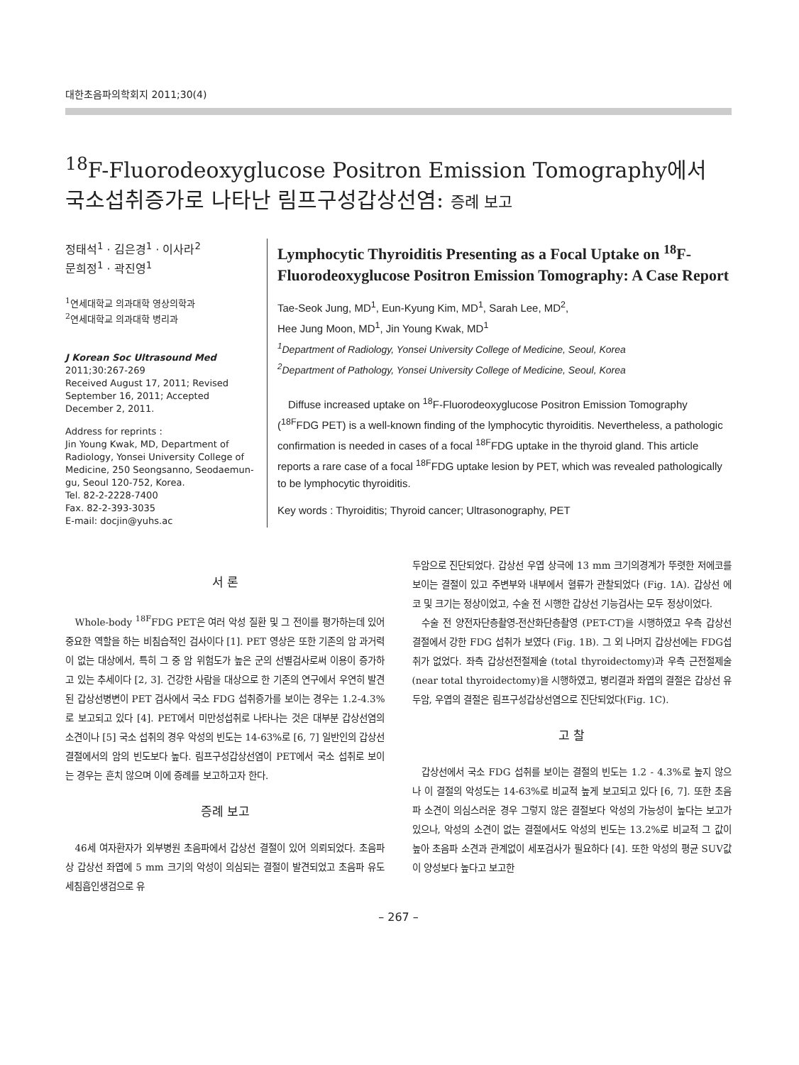대한초음파의학회지 2011;30(4)
<sup>18</sup>F-Fluorodeoxyglucose Positron Emission Tomography에서
국소섭취증가로 나타난 림프구성갑상선염: 증례 보고
정태석<sup>1</sup> · 김은경<sup>1</sup> · 이사라<sup>2</sup>
문희정<sup>1</sup> · 곽진영<sup>1</sup>
<sup>1</sup> 연세대학교 의과대학 영상의학과
<sup>2</sup> 연세대학교 의과대학 병리과
J Korean Soc Ultrasound Med
2011;30:267-269
Received August 17, 2011; Revised September 16, 2011; Accepted December 2, 2011.
Address for reprints :
Jin Young Kwak, MD, Department of Radiology, Yonsei University College of Medicine, 250 Seongsanno, Seodaemun-gu, Seoul 120-752, Korea.
Tel. 82-2-2228-7400
Fax. 82-2-393-3035
E-mail: docjin@yuhs.ac
Lymphocytic Thyroiditis Presenting as a Focal Uptake on <sup>18</sup>F-Fluorodeoxyglucose Positron Emission Tomography: A Case Report
Tae-Seok Jung, MD<sup>1</sup>, Eun-Kyung Kim, MD<sup>1</sup>, Sarah Lee, MD<sup>2</sup>,
Hee Jung Moon, MD<sup>1</sup>, Jin Young Kwak, MD<sup>1</sup>
<sup>1</sup> Department of Radiology, Yonsei University College of Medicine, Seoul, Korea
<sup>2</sup> Department of Pathology, Yonsei University College of Medicine, Seoul, Korea
Diffuse increased uptake on <sup>18</sup>F-Fluorodeoxyglucose Positron Emission Tomography (<sup>18F</sup>FDG PET) is a well-known finding of the lymphocytic thyroiditis. Nevertheless, a pathologic confirmation is needed in cases of a focal <sup>18F</sup>FDG uptake in the thyroid gland. This article reports a rare case of a focal <sup>18F</sup>FDG uptake lesion by PET, which was revealed pathologically to be lymphocytic thyroiditis.
Key words : Thyroiditis; Thyroid cancer; Ultrasonography, PET
서 론
Whole-body <sup>18F</sup>FDG PET은 여러 악성 질환 및 그 전이를 평가하는데 있어 중요한 역할을 하는 비침습적인 검사이다 [1]. PET 영상은 또한 기존의 암 과거력이 없는 대상에서, 특히 그 중 암 위험도가 높은 군의 선별검사로써 이용이 증가하고 있는 추세이다 [2, 3]. 건강한 사람을 대상으로 한 기존의 연구에서 우연히 발견된 갑상선병변이 PET 검사에서 국소 FDG 섭취증가를 보이는 경우는 1.2-4.3%로 보고되고 있다 [4]. PET에서 미만성섭취로 나타나는 것은 대부분 갑상선염의 소견이나 [5] 국소 섭취의 경우 악성의 빈도는 14-63%로 [6, 7] 일반인의 갑상선 결절에서의 암의 빈도보다 높다. 림프구성갑상선염이 PET에서 국소 섭취로 보이는 경우는 흔치 않으며 이에 증례를 보고하고자 한다.
증례 보고
46세 여자환자가 외부병원 초음파에서 갑상선 결절이 있어 의뢰되었다. 초음파상 갑상선 좌엽에 5 mm 크기의 악성이 의심되는 결절이 발견되었고 초음파 유도 세침흡인생검으로 유
두암으로 진단되었다. 갑상선 우엽 상극에 13 mm 크기의경계가 뚜렷한 저에코를 보이는 결절이 있고 주변부와 내부에서 혈류가 관찰되었다 (Fig. 1A). 갑상선 에코 및 크기는 정상이었고, 수술 전 시행한 갑상선 기능검사는 모두 정상이었다.
수술 전 양전자단층촬영-전산화단층촬영 (PET-CT)을 시행하였고 우측 갑상선 결절에서 강한 FDG 섭취가 보였다 (Fig. 1B). 그 외 나머지 갑상선에는 FDG섭취가 없었다. 좌측 갑상선전절제술 (total thyroidectomy)과 우측 근전절제술 (near total thyroidectomy)을 시행하였고, 병리결과 좌엽의 결절은 갑상선 유두암, 우엽의 결절은 림프구성갑상선염으로 진단되었다(Fig. 1C).
고 찰
갑상선에서 국소 FDG 섭취를 보이는 결절의 빈도는 1.2 - 4.3%로 높지 않으나 이 결절의 악성도는 14-63%로 비교적 높게 보고되고 있다 [6, 7]. 또한 초음파 소견이 의심스러운 경우 그렇지 않은 결절보다 악성의 가능성이 높다는 보고가 있으나, 악성의 소견이 없는 결절에서도 악성의 빈도는 13.2%로 비교적 그 값이 높아 초음파 소견과 관계없이 세포검사가 필요하다 [4]. 또한 악성의 평균 SUV값이 양성보다 높다고 보고한
– 267 –